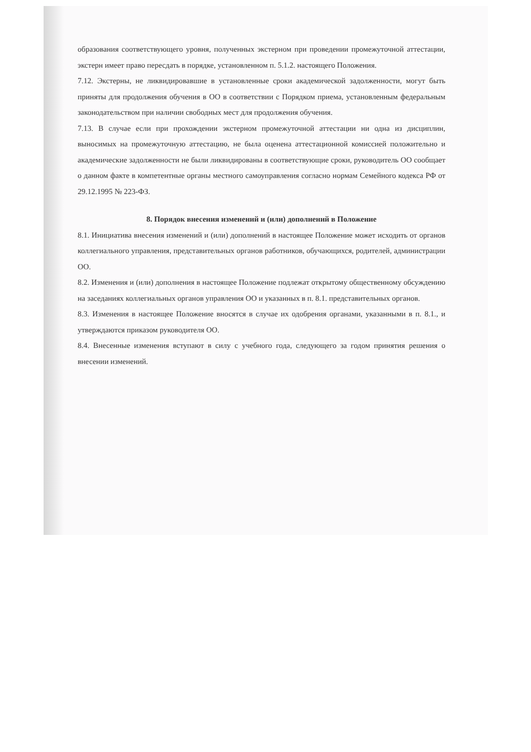образования соответствующего уровня, полученных экстерном при проведении промежуточной аттестации, экстерн имеет право пересдать в порядке, установленном п. 5.1.2. настоящего Положения.
7.12. Экстерны, не ликвидировавшие в установленные сроки академической задолженности, могут быть приняты для продолжения обучения в ОО в соответствии с Порядком приема, установленным федеральным законодательством при наличии свободных мест для продолжения обучения.
7.13. В случае если при прохождении экстерном промежуточной аттестации ни одна из дисциплин, выносимых на промежуточную аттестацию, не была оценена аттестационной комиссией положительно и академические задолженности не были ликвидированы в соответствующие сроки, руководитель ОО сообщает о данном факте в компетентные органы местного самоуправления согласно нормам Семейного кодекса РФ от 29.12.1995 № 223-ФЗ.
8. Порядок внесения изменений и (или) дополнений в Положение
8.1. Инициатива внесения изменений и (или) дополнений в настоящее Положение может исходить от органов коллегиального управления, представительных органов работников, обучающихся, родителей, администрации ОО.
8.2. Изменения и (или) дополнения в настоящее Положение подлежат открытому общественному обсуждению на заседаниях коллегиальных органов управления ОО и указанных в п. 8.1. представительных органов.
8.3. Изменения в настоящее Положение вносятся в случае их одобрения органами, указанными в п. 8.1., и утверждаются приказом руководителя ОО.
8.4. Внесенные изменения вступают в силу с учебного года, следующего за годом принятия решения о внесении изменений.